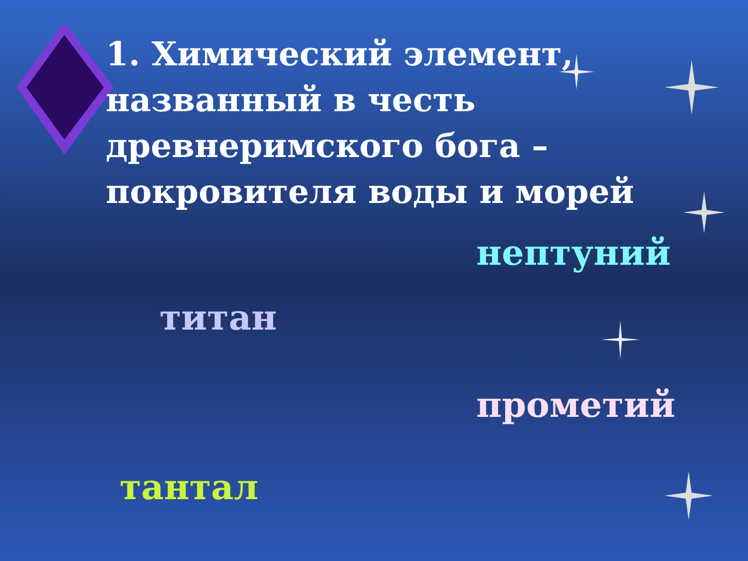1. Химический элемент, названный в честь древнеримского бога – покровителя воды и морей
нептуний
титан
прометий
тантал